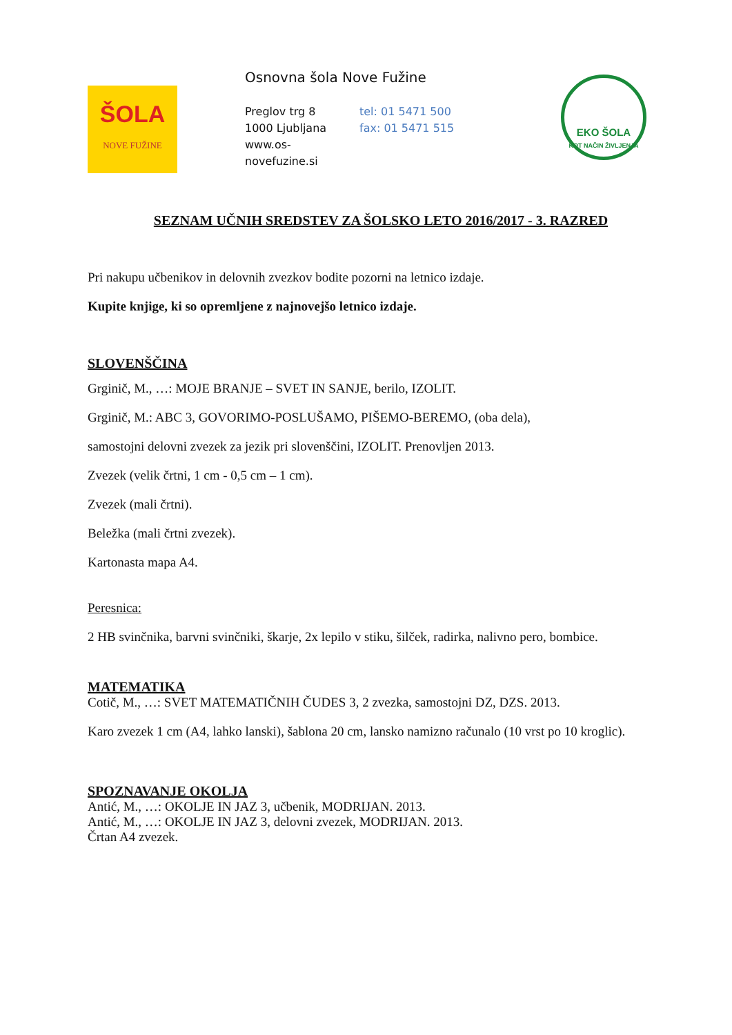ŠOLA
NOVE FUŽINE
Osnovna šola Nove Fužine
Preglov trg 8 tel: 01 5471 500
1000 Ljubljana fax: 01 5471 515
www.os-novefuzine.si
EKO ŠOLA
KOT NAČIN ŽIVLJENJA
SEZNAM UČNIH SREDSTEV ZA ŠOLSKO LETO 2016/2017 - 3. RAZRED
Pri nakupu učbenikov in delovnih zvezkov bodite pozorni na letnico izdaje.
Kupite knjige, ki so opremljene z najnovejšo letnico izdaje.
SLOVENŠČINA
Grginič, M., …: MOJE BRANJE – SVET IN SANJE, berilo, IZOLIT.
Grginič, M.: ABC 3, GOVORIMO-POSLUŠAMO, PIŠEMO-BEREMO, (oba dela),
samostojni delovni zvezek za jezik pri slovenščini, IZOLIT. Prenovljen 2013.
Zvezek (velik črtni, 1 cm - 0,5 cm – 1 cm).
Zvezek (mali črtni).
Beležka (mali črtni zvezek).
Kartonasta mapa A4.
Peresnica:
2 HB svinčnika, barvni svinčniki, škarje, 2x lepilo v stiku, šilček, radirka, nalivno pero, bombice.
MATEMATIKA
Cotič, M., …: SVET MATEMATIČNIH ČUDES 3, 2 zvezka, samostojni DZ, DZS. 2013.
Karo zvezek 1 cm (A4, lahko lanski), šablona 20 cm, lansko namizno računalo (10 vrst po 10 kroglic).
SPOZNAVANJE OKOLJA
Antić, M., …: OKOLJE IN JAZ 3, učbenik, MODRIJAN. 2013.
Antić, M., …: OKOLJE IN JAZ 3, delovni zvezek, MODRIJAN. 2013.
Črtan A4 zvezek.